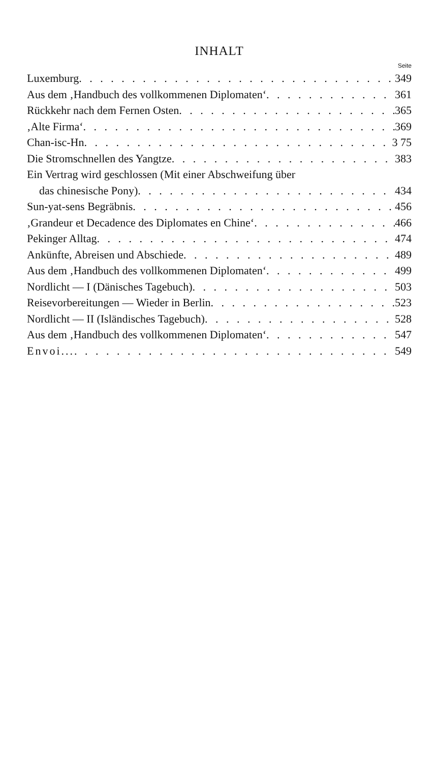INHALT
Seite
Luxemburg 349
Aus dem ‚Handbuch des vollkommenen Diplomaten‘ 361
Rückkehr nach dem Fernen Osten 365
‚Alte Firma‘ 369
Chan-isc-Hn 3 75
Die Stromschnellen des Yangtze 383
Ein Vertrag wird geschlossen (Mit einer Abschweifung über
das chinesische Pony) 434
Sun-yat-sens Begräbnis 456
‚Grandeur et Decadence des Diplomates en Chine‘ 466
Pekinger Alltag 474
Ankünfte, Abreisen und Abschiede 489
Aus dem ‚Handbuch des vollkommenen Diplomaten‘ 499
Nordlicht — I (Dänisches Tagebuch) 503
Reisevorbereitungen — Wieder in Berlin 523
Nordlicht — II (Isländisches Tagebuch) 528
Aus dem ‚Handbuch des vollkommenen Diplomaten‘ 547
Envoi... 549